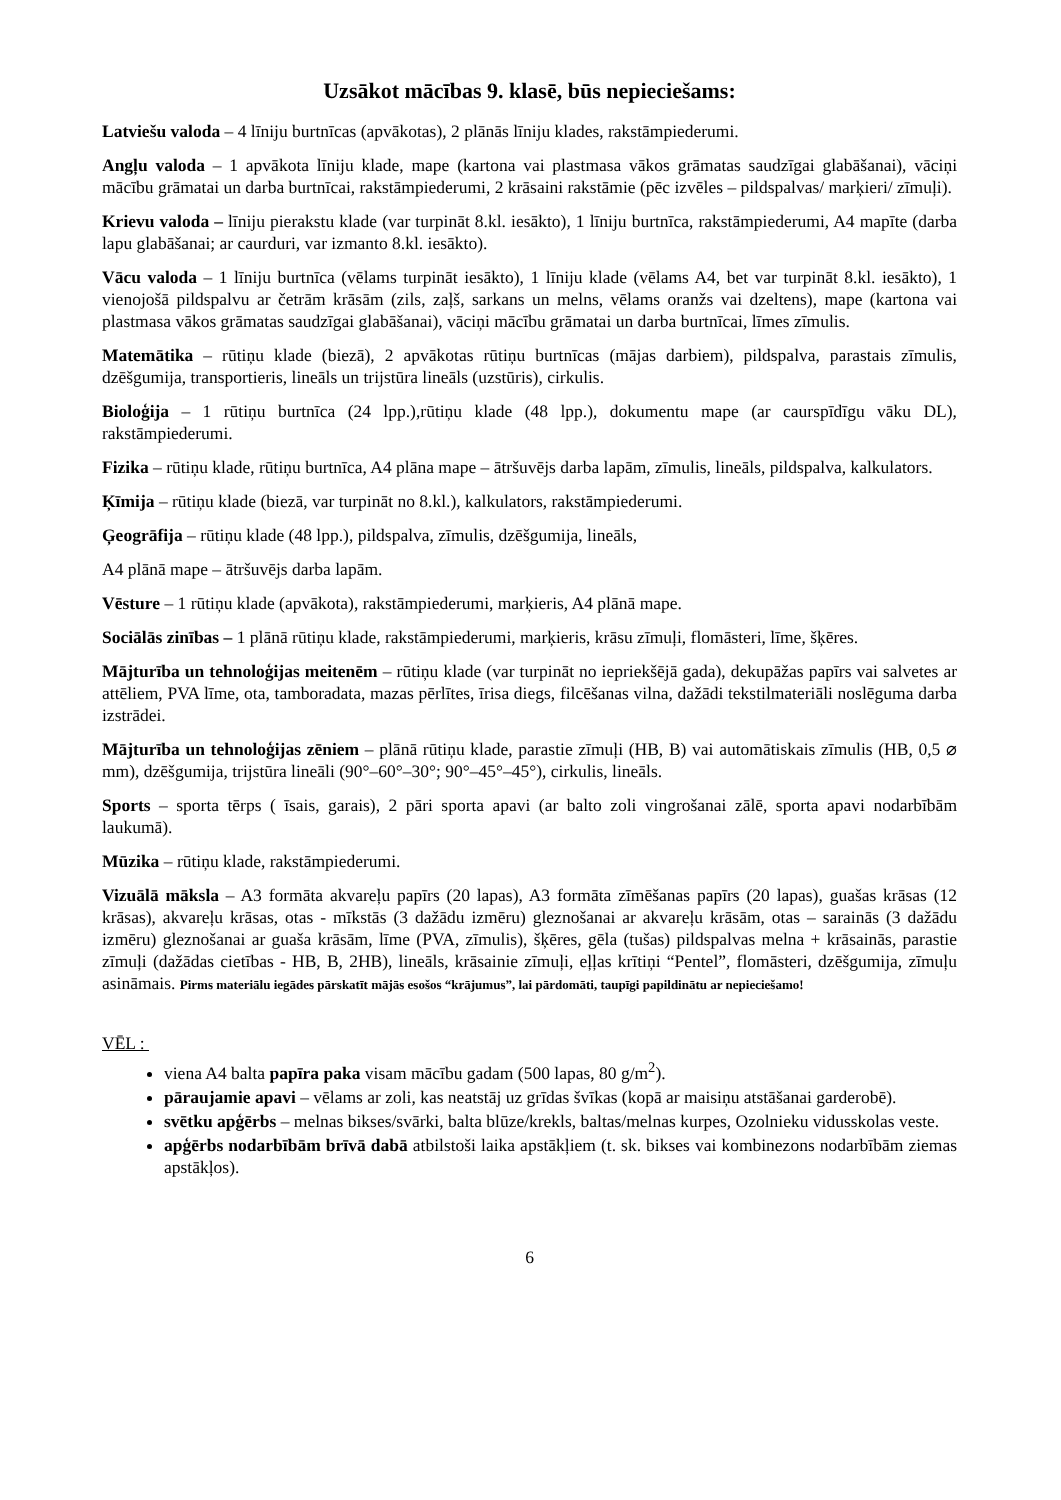Uzsākot mācības 9. klasē, būs nepieciešams:
Latviešu valoda – 4 līniju burtnīcas (apvākotas), 2 plānās līniju klades, rakstāmpiederumi.
Angļu valoda – 1 apvākota līniju klade, mape (kartona vai plastmasa vākos grāmatas saudzīgai glabāšanai), vāciņi mācību grāmatai un darba burtnīcai, rakstāmpiederumi, 2 krāsaini rakstāmie (pēc izvēles – pildspalvas/ marķieri/ zīmuļi).
Krievu valoda – līniju pierakstu klade (var turpināt 8.kl. iesākto), 1 līniju burtnīca, rakstāmpiederumi, A4 mapīte (darba lapu glabāšanai; ar caurduri, var izmanto 8.kl. iesākto).
Vācu valoda – 1 līniju burtnīca (vēlams turpināt iesākto), 1 līniju klade (vēlams A4, bet var turpināt 8.kl. iesākto), 1 vienojošā pildspalvu ar četrām krāsām (zils, zaļš, sarkans un melns, vēlams oranžs vai dzeltens), mape (kartona vai plastmasa vākos grāmatas saudzīgai glabāšanai), vāciņi mācību grāmatai un darba burtnīcai, līmes zīmulis.
Matemātika – rūtiņu klade (biezā), 2 apvākotas rūtiņu burtnīcas (mājas darbiem), pildspalva, parastais zīmulis, dzēšgumija, transportieris, lineāls un trijstūra lineāls (uzstūris), cirkulis.
Bioloģija – 1 rūtiņu burtnīca (24 lpp.),rūtiņu klade (48 lpp.), dokumentu mape (ar caurspīdīgu vāku DL), rakstāmpiederumi.
Fizika – rūtiņu klade, rūtiņu burtnīca, A4 plāna mape – ātršuvējs darba lapām, zīmulis, lineāls, pildspalva, kalkulators.
Ķīmija – rūtiņu klade (biezā, var turpināt no 8.kl.), kalkulators, rakstāmpiederumi.
Ģeogrāfija – rūtiņu klade (48 lpp.), pildspalva, zīmulis, dzēšgumija, lineāls,
A4 plānā mape – ātršuvējs darba lapām.
Vēsture – 1 rūtiņu klade (apvākota), rakstāmpiederumi, marķieris, A4 plānā mape.
Sociālās zinības – 1 plānā rūtiņu klade, rakstāmpiederumi, marķieris, krāsu zīmuļi, flomāsteri, līme, šķēres.
Mājturība un tehnoloģijas meitenēm – rūtiņu klade (var turpināt no iepriekšējā gada), dekupāžas papīrs vai salvetes ar attēliem, PVA līme, ota, tamboradata, mazas pērlītes, īrisa diegs, filcēšanas vilna, dažādi tekstilmateriāli noslēguma darba izstrādei.
Mājturība un tehnoloģijas zēniem – plānā rūtiņu klade, parastie zīmuļi (HB, B) vai automātiskais zīmulis (HB, 0,5 ⌀ mm), dzēšgumija, trijstūra lineāli (90°–60°–30°; 90°–45°–45°), cirkulis, lineāls.
Sports – sporta tērps ( īsais, garais), 2 pāri sporta apavi (ar balto zoli vingrošanai zālē, sporta apavi nodarbībām laukumā).
Mūzika – rūtiņu klade, rakstāmpiederumi.
Vizuālā māksla – A3 formāta akvareļu papīrs (20 lapas), A3 formāta zīmēšanas papīrs (20 lapas), guašas krāsas (12 krāsas), akvareļu krāsas, otas - mīkstās (3 dažādu izmēru) gleznošanai ar akvareļu krāsām, otas – sarainās (3 dažādu izmēru) gleznošanai ar guaša krāsām, līme (PVA, zīmulis), šķēres, gēla (tušas) pildspalvas melna + krāsainās, parastie zīmuļi (dažādas cietības - HB, B, 2HB), lineāls, krāsainie zīmuļi, eļļas krītiņi “Pentel”, flomāsteri, dzēšgumija, zīmuļu asināmais. Pirms materiālu iegādes pārskatīt mājās esošos “krājumus”, lai pārdomāti, taupīgi papildinātu ar nepieciešamo!
VĒL :
viena A4 balta papīra paka visam mācību gadam (500 lapas, 80 g/m<sup>2</sup>).
pāraujamie apavi – vēlams ar zoli, kas neatstāj uz grīdas švīkas (kopā ar maisiņu atstāšanai garderobē).
svētku apģērbs – melnas bikses/svārki, balta blūze/krekls, baltas/melnas kurpes, Ozolnieku vidusskolas veste.
apģērbs nodarbībām brīvā dabā atbilstoši laika apstākļiem (t. sk. bikses vai kombinezons nodarbībām ziemas apstākļos).
6